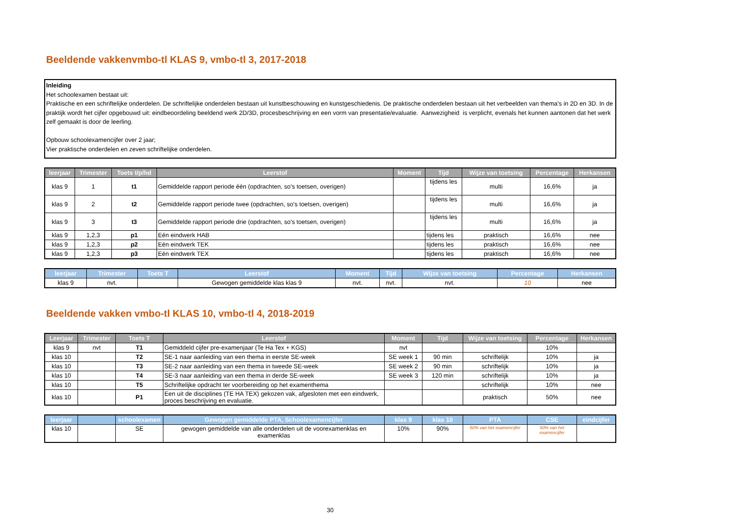Beeldende vakkenvmbo-tl KLAS 9, vmbo-tl 3, 2017-2018
Inleiding
Het schoolexamen bestaat uit:
Praktische en een schriftelijke onderdelen. De schriftelijke onderdelen bestaan uit kunstbeschouwing en kunstgeschiedenis. De praktische onderdelen bestaan uit het verbeelden van thema's in 2D en 3D. In de praktijk wordt het cijfer opgebouwd uit: eindbeoordeling beeldend werk 2D/3D, procesbeschrijving en een vorm van presentatie/evaluatie. Aanwezigheid is verplicht, evenals het kunnen aantonen dat het werk zelf gemaakt is door de leerling.
Opbouw schoolexamencijfer over 2 jaar;
Vier praktische onderdelen en zeven schriftelijke onderdelen.
| leerjaar | Trimester | Toets t/p/hd | Leerstof | Moment | Tijd | Wijze van toetsing | Percentage | Herkansen |
| --- | --- | --- | --- | --- | --- | --- | --- | --- |
| klas 9 | 1 | t1 | Gemiddelde rapport periode één (opdrachten, so's toetsen, overigen) | | tijdens les | multi | 16,6% | ja |
| klas 9 | 2 | t2 | Gemiddelde rapport periode twee (opdrachten, so's toetsen, overigen) | | tijdens les | multi | 16,6% | ja |
| klas 9 | 3 | t3 | Gemiddelde rapport periode drie (opdrachten, so's toetsen, overigen) | | tijdens les | multi | 16,6% | ja |
| klas 9 | 1,2,3 | p1 | Eén eindwerk HAB | | tijdens les | praktisch | 16,6% | nee |
| klas 9 | 1,2,3 | p2 | Eén eindwerk TEK | | tijdens les | praktisch | 16,6% | nee |
| klas 9 | 1,2,3 | p3 | Eén eindwerk TEX | | tijdens les | praktisch | 16,6% | nee |
| leerjaar | Trimester | Toets T | Leerstof | Moment | Tijd | Wijze van toetsing | Percentage | Herkansen |
| --- | --- | --- | --- | --- | --- | --- | --- | --- |
| klas 9 | nvt. | | Gewogen gemiddelde klas klas 9 | nvt. | nvt. | nvt. | 10 | nee |
Beeldende vakken vmbo-tl KLAS 10, vmbo-tl 4, 2018-2019
| Leerjaar | Trimester | Toets T | Leerstof | Moment | Tijd | Wijze van toetsing | Percentage | Herkansen |
| --- | --- | --- | --- | --- | --- | --- | --- | --- |
| klas 9 | nvt | T1 | Gemiddeld cijfer pre-examenjaar (Te Ha Tex + KGS) | nvt | | | 10% | |
| klas 10 | | T2 | SE-1 naar aanleiding van een thema in eerste SE-week | SE week 1 | 90 min | schriftelijk | 10% | ja |
| klas 10 | | T3 | SE-2 naar aanleiding van een thema in tweede SE-week | SE week 2 | 90 min | schriftelijk | 10% | ja |
| klas 10 | | T4 | SE-3 naar aanleiding van een thema in derde SE-week | SE week 3 | 120 min | schriftelijk | 10% | ja |
| klas 10 | | T5 | Schriftelijke opdracht ter voorbereiding op het examenthema | | | schriftelijk | 10% | nee |
| klas 10 | | P1 | Een uit de disciplines (TE HA TEX) gekozen vak, afgesloten met een eindwerk, proces beschrijving en evaluatie. | | | praktisch | 50% | nee |
| leerjaar | | schoolexamen | Gewogen gemiddelde PTA, Schoolexamencijfer | klas 9 | klas 10 | PTA | CSE | eindcijfer |
| --- | --- | --- | --- | --- | --- | --- | --- | --- |
| klas 10 | | SE | gewogen gemiddelde van alle onderdelen uit de voorexamenklas en examenklas | 10% | 90% | 50% van het examencijfer | 50% van het examencijfer | |
30